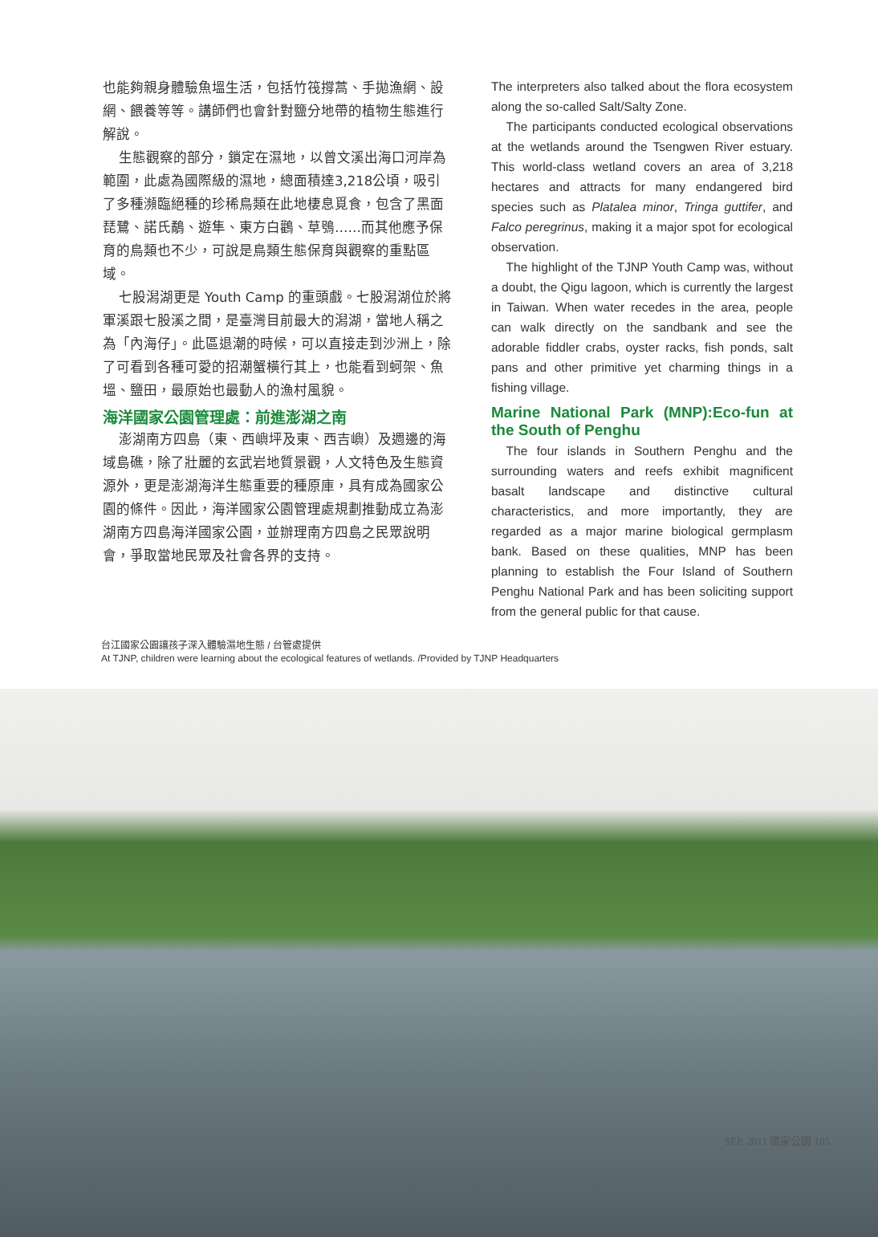也能夠親身體驗魚塭生活，包括竹筏撐蒿、手拋漁網、設網、餵養等等。講師們也會針對鹽分地帶的植物生態進行解說。
生態觀察的部分，鎖定在濕地，以曾文溪出海口河岸為範圍，此處為國際級的濕地，總面積達3,218公頃，吸引了多種瀕臨絕種的珍稀鳥類在此地棲息覓食，包含了黑面琵鷺、諾氏鷸、遊隼、東方白鸛、草鴞……而其他應予保育的鳥類也不少，可說是鳥類生態保育與觀察的重點區域。
七股潟湖更是 Youth Camp 的重頭戲。七股潟湖位於將軍溪跟七股溪之間，是臺灣目前最大的潟湖，當地人稱之為「內海仔」。此區退潮的時候，可以直接走到沙洲上，除了可看到各種可愛的招潮蟹橫行其上，也能看到蚵架、魚塭、鹽田，最原始也最動人的漁村風貌。
海洋國家公園管理處：前進澎湖之南
澎湖南方四島（東、西嶼坪及東、西吉嶼）及週邊的海域島礁，除了壯麗的玄武岩地質景觀，人文特色及生態資源外，更是澎湖海洋生態重要的種原庫，具有成為國家公園的條件。因此，海洋國家公園管理處規劃推動成立為澎湖南方四島海洋國家公園，並辦理南方四島之民眾說明會，爭取當地民眾及社會各界的支持。
The interpreters also talked about the flora ecosystem along the so-called Salt/Salty Zone.
The participants conducted ecological observations at the wetlands around the Tsengwen River estuary. This world-class wetland covers an area of 3,218 hectares and attracts for many endangered bird species such as Platalea minor, Tringa guttifer, and Falco peregrinus, making it a major spot for ecological observation.
The highlight of the TJNP Youth Camp was, without a doubt, the Qigu lagoon, which is currently the largest in Taiwan. When water recedes in the area, people can walk directly on the sandbank and see the adorable fiddler crabs, oyster racks, fish ponds, salt pans and other primitive yet charming things in a fishing village.
Marine National Park (MNP):Eco-fun at the South of Penghu
The four islands in Southern Penghu and the surrounding waters and reefs exhibit magnificent basalt landscape and distinctive cultural characteristics, and more importantly, they are regarded as a major marine biological germplasm bank. Based on these qualities, MNP has been planning to establish the Four Island of Southern Penghu National Park and has been soliciting support from the general public for that cause.
台江國家公園讓孩子深入體驗濕地生態 / 台管處提供
At TJNP, children were learning about the ecological features of wetlands. /Provided by TJNP Headquarters
SEP. 2011 國家公園 105